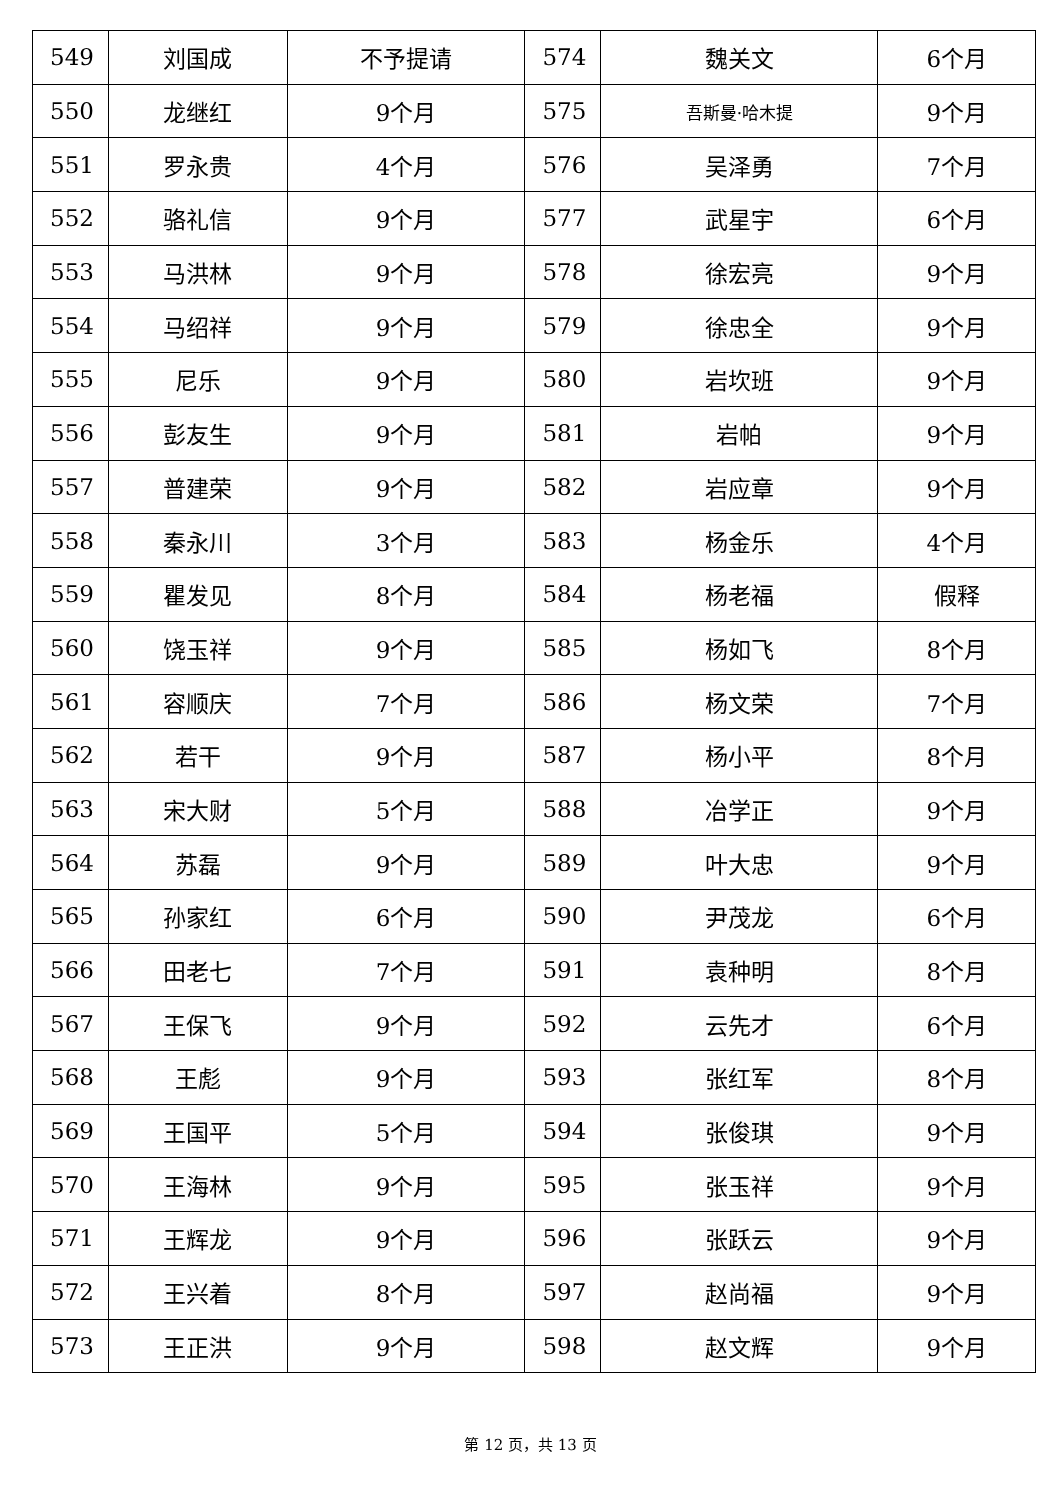| 549 | 刘国成 | 不予提请 | 574 | 魏关文 | 6个月 |
| 550 | 龙继红 | 9个月 | 575 | 吾斯曼·哈木提 | 9个月 |
| 551 | 罗永贵 | 4个月 | 576 | 吴泽勇 | 7个月 |
| 552 | 骆礼信 | 9个月 | 577 | 武星宇 | 6个月 |
| 553 | 马洪林 | 9个月 | 578 | 徐宏亮 | 9个月 |
| 554 | 马绍祥 | 9个月 | 579 | 徐忠全 | 9个月 |
| 555 | 尼乐 | 9个月 | 580 | 岩坎班 | 9个月 |
| 556 | 彭友生 | 9个月 | 581 | 岩帕 | 9个月 |
| 557 | 普建荣 | 9个月 | 582 | 岩应章 | 9个月 |
| 558 | 秦永川 | 3个月 | 583 | 杨金乐 | 4个月 |
| 559 | 瞿发见 | 8个月 | 584 | 杨老福 | 假释 |
| 560 | 饶玉祥 | 9个月 | 585 | 杨如飞 | 8个月 |
| 561 | 容顺庆 | 7个月 | 586 | 杨文荣 | 7个月 |
| 562 | 若干 | 9个月 | 587 | 杨小平 | 8个月 |
| 563 | 宋大财 | 5个月 | 588 | 冶学正 | 9个月 |
| 564 | 苏磊 | 9个月 | 589 | 叶大忠 | 9个月 |
| 565 | 孙家红 | 6个月 | 590 | 尹茂龙 | 6个月 |
| 566 | 田老七 | 7个月 | 591 | 袁种明 | 8个月 |
| 567 | 王保飞 | 9个月 | 592 | 云先才 | 6个月 |
| 568 | 王彪 | 9个月 | 593 | 张红军 | 8个月 |
| 569 | 王国平 | 5个月 | 594 | 张俊琪 | 9个月 |
| 570 | 王海林 | 9个月 | 595 | 张玉祥 | 9个月 |
| 571 | 王辉龙 | 9个月 | 596 | 张跃云 | 9个月 |
| 572 | 王兴着 | 8个月 | 597 | 赵尚福 | 9个月 |
| 573 | 王正洪 | 9个月 | 598 | 赵文辉 | 9个月 |
第 12 页，共 13 页